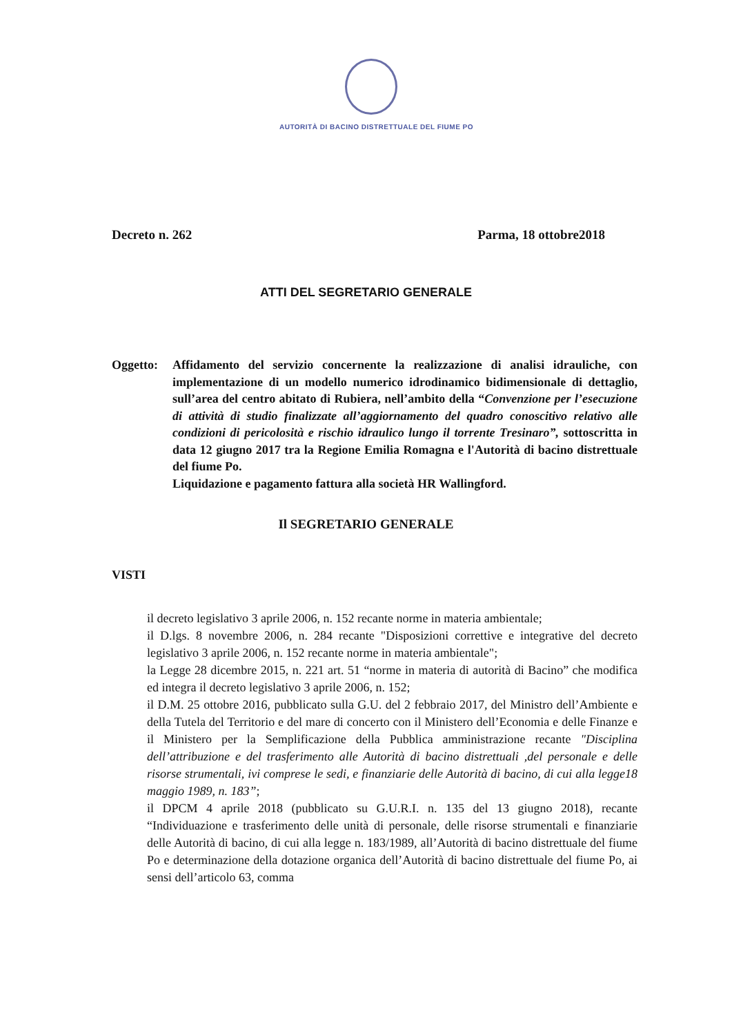AUTORITÀ DI BACINO DISTRETTUALE DEL FIUME PO
Decreto n. 262 Parma, 18 ottobre2018
ATTI DEL SEGRETARIO GENERALE
Oggetto: Affidamento del servizio concernente la realizzazione di analisi idrauliche, con implementazione di un modello numerico idrodinamico bidimensionale di dettaglio, sull’area del centro abitato di Rubiera, nell’ambito della “Convenzione per l’esecuzione di attività di studio finalizzate all’aggiornamento del quadro conoscitivo relativo alle condizioni di pericolosità e rischio idraulico lungo il torrente Tresinaro”, sottoscritta in data 12 giugno 2017 tra la Regione Emilia Romagna e l'Autorità di bacino distrettuale del fiume Po.
Liquidazione e pagamento fattura alla società HR Wallingford.
Il SEGRETARIO GENERALE
VISTI
il decreto legislativo 3 aprile 2006, n. 152 recante norme in materia ambientale;
il D.lgs. 8 novembre 2006, n. 284 recante "Disposizioni correttive e integrative del decreto legislativo 3 aprile 2006, n. 152 recante norme in materia ambientale";
la Legge 28 dicembre 2015, n. 221 art. 51 “norme in materia di autorità di Bacino” che modifica ed integra il decreto legislativo 3 aprile 2006, n. 152;
il D.M. 25 ottobre 2016, pubblicato sulla G.U. del 2 febbraio 2017, del Ministro dell’Ambiente e della Tutela del Territorio e del mare di concerto con il Ministero dell’Economia e delle Finanze e il Ministero per la Semplificazione della Pubblica amministrazione recante "Disciplina dell’attribuzione e del trasferimento alle Autorità di bacino distrettuali ,del personale e delle risorse strumentali, ivi comprese le sedi, e finanziarie delle Autorità di bacino, di cui alla legge18 maggio 1989, n. 183”;
il DPCM 4 aprile 2018 (pubblicato su G.U.R.I. n. 135 del 13 giugno 2018), recante “Individuazione e trasferimento delle unità di personale, delle risorse strumentali e finanziarie delle Autorità di bacino, di cui alla legge n. 183/1989, all’Autorità di bacino distrettuale del fiume Po e determinazione della dotazione organica dell’Autorità di bacino distrettuale del fiume Po, ai sensi dell’articolo 63, comma